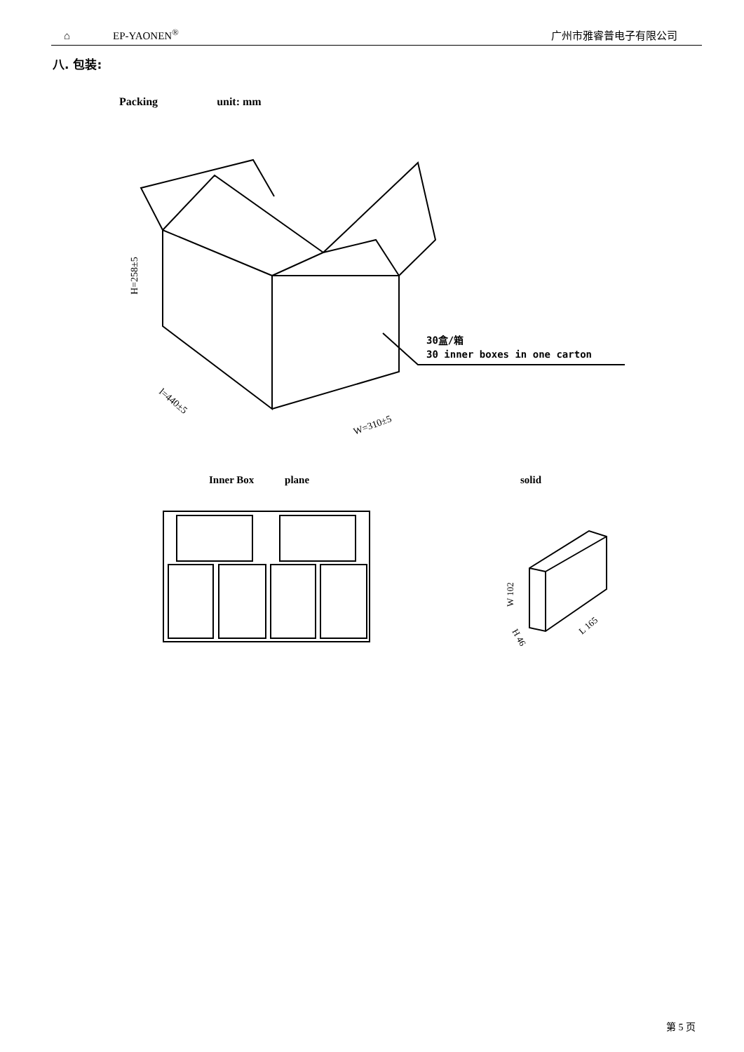⌂ EP-YAONEN<sup>®</sup> 广州市雅睿普电子有限公司
八. 包装:
Packing unit: mm
H=258±5
l=440±5
W=310±5
30盒/箱
30 inner boxes in one carton
Inner Box plane solid
W 102
L 165
H 46
第 5 页